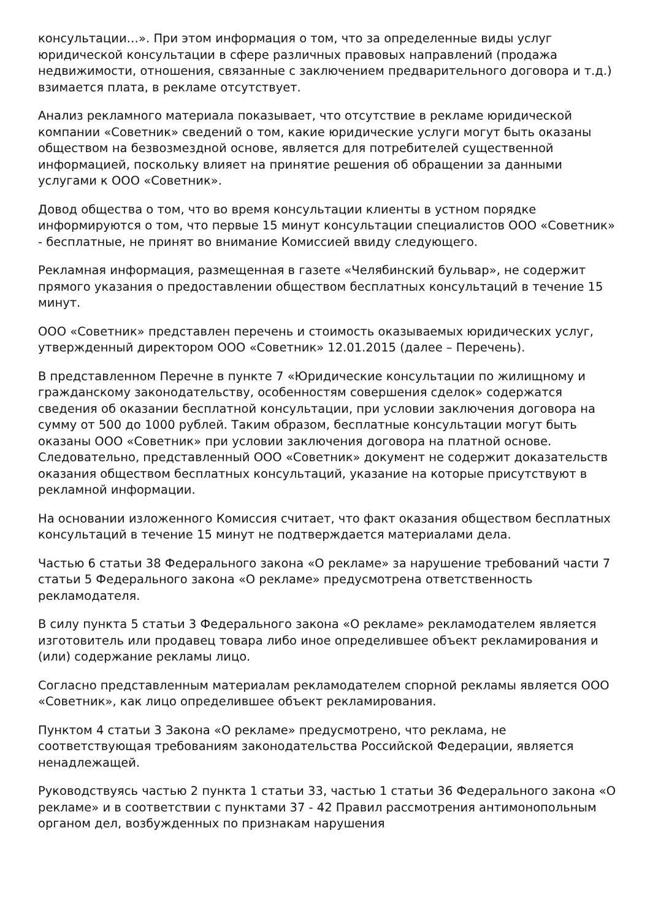консультации…». При этом информация о том, что за определенные виды услуг юридической консультации в сфере различных правовых направлений (продажа недвижимости, отношения, связанные с заключением предварительного договора и т.д.) взимается плата, в рекламе отсутствует.
Анализ рекламного материала показывает, что отсутствие в рекламе юридической компании «Советник» сведений о том, какие юридические услуги могут быть оказаны обществом на безвозмездной основе, является для потребителей существенной информацией, поскольку влияет на принятие решения об обращении за данными услугами к ООО «Советник».
Довод общества о том, что во время консультации клиенты в устном порядке информируются о том, что первые 15 минут консультации специалистов ООО «Советник» - бесплатные, не принят во внимание Комиссией ввиду следующего.
Рекламная информация, размещенная в газете «Челябинский бульвар», не содержит прямого указания о предоставлении обществом бесплатных консультаций в течение 15 минут.
ООО «Советник» представлен перечень и стоимость оказываемых юридических услуг, утвержденный директором ООО «Советник» 12.01.2015 (далее – Перечень).
В представленном Перечне в пункте 7 «Юридические консультации по жилищному и гражданскому законодательству, особенностям совершения сделок» содержатся сведения об оказании бесплатной консультации, при условии заключения договора на сумму от 500 до 1000 рублей. Таким образом, бесплатные консультации могут быть оказаны ООО «Советник» при условии заключения договора на платной основе. Следовательно, представленный ООО «Советник» документ не содержит доказательств оказания обществом бесплатных консультаций, указание на которые присутствуют в рекламной информации.
На основании изложенного Комиссия считает, что факт оказания обществом бесплатных консультаций в течение 15 минут не подтверждается материалами дела.
Частью 6 статьи 38 Федерального закона «О рекламе» за нарушение требований части 7 статьи 5 Федерального закона «О рекламе» предусмотрена ответственность рекламодателя.
В силу пункта 5 статьи 3 Федерального закона «О рекламе» рекламодателем является изготовитель или продавец товара либо иное определившее объект рекламирования и (или) содержание рекламы лицо.
Согласно представленным материалам рекламодателем спорной рекламы является ООО «Советник», как лицо определившее объект рекламирования.
Пунктом 4 статьи 3 Закона «О рекламе» предусмотрено, что реклама, не соответствующая требованиям законодательства Российской Федерации, является ненадлежащей.
Руководствуясь частью 2 пункта 1 статьи 33, частью 1 статьи 36 Федерального закона «О рекламе» и в соответствии с пунктами 37 - 42 Правил рассмотрения антимонопольным органом дел, возбужденных по признакам нарушения